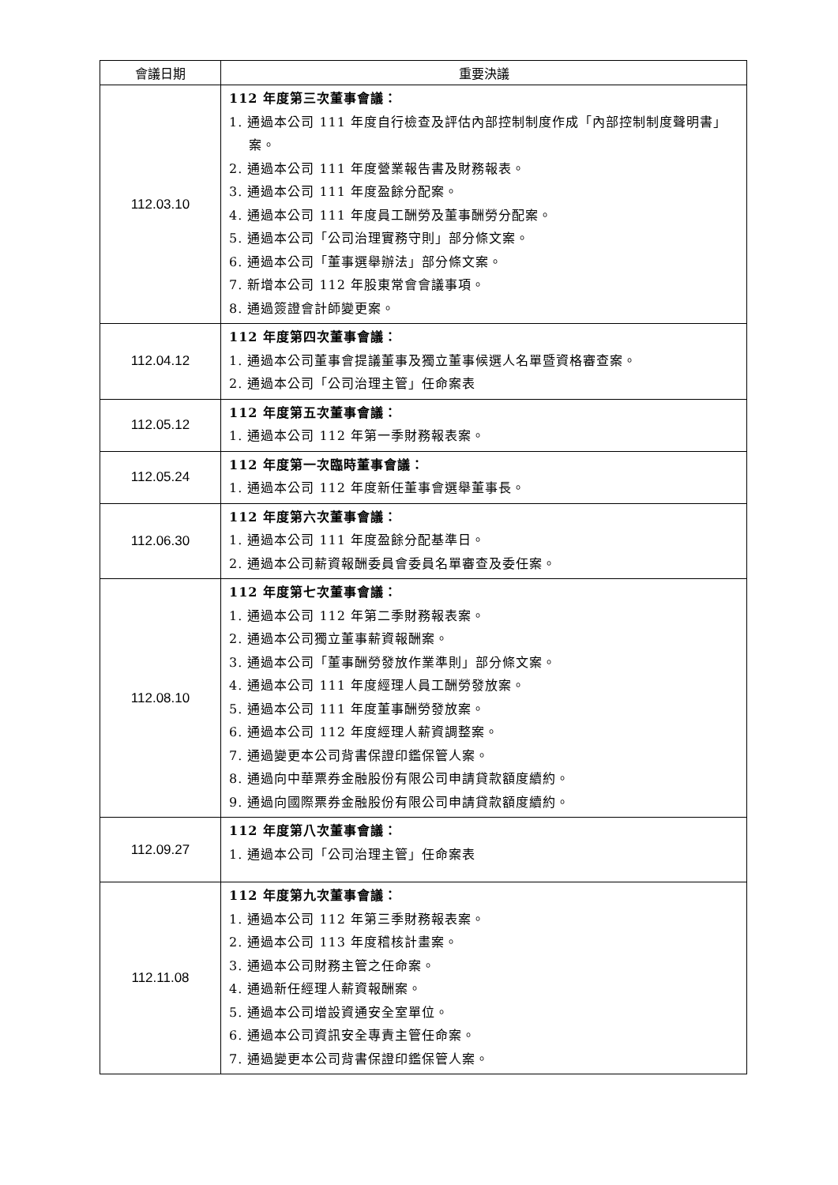| 會議日期 | 重要決議 |
| --- | --- |
| 112.03.10 | 112 年度第三次董事會議： 1. 通過本公司 111 年度自行檢查及評估內部控制制度作成「內部控制制度聲明書」案。 2. 通過本公司 111 年度營業報告書及財務報表。 3. 通過本公司 111 年度盈餘分配案。 4. 通過本公司 111 年度員工酬勞及董事酬勞分配案。 5. 通過本公司「公司治理實務守則」部分條文案。 6. 通過本公司「董事選舉辦法」部分條文案。 7. 新增本公司 112 年股東常會會議事項。 8. 通過簽證會計師變更案。 |
| 112.04.12 | 112 年度第四次董事會議： 1. 通過本公司董事會提議董事及獨立董事候選人名單暨資格審查案。 2. 通過本公司「公司治理主管」任命案表 |
| 112.05.12 | 112 年度第五次董事會議： 1. 通過本公司 112 年第一季財務報表案。 |
| 112.05.24 | 112 年度第一次臨時董事會議： 1. 通過本公司 112 年度新任董事會選舉董事長。 |
| 112.06.30 | 112 年度第六次董事會議： 1. 通過本公司 111 年度盈餘分配基準日。 2. 通過本公司薪資報酬委員會委員名單審查及委任案。 |
| 112.08.10 | 112 年度第七次董事會議： 1. 通過本公司 112 年第二季財務報表案。 2. 通過本公司獨立董事薪資報酬案。 3. 通過本公司「董事酬勞發放作業準則」部分條文案。 4. 通過本公司 111 年度經理人員工酬勞發放案。 5. 通過本公司 111 年度董事酬勞發放案。 6. 通過本公司 112 年度經理人薪資調整案。 7. 通過變更本公司背書保證印鑑保管人案。 8. 通過向中華票券金融股份有限公司申請貸款額度續約。 9. 通過向國際票券金融股份有限公司申請貸款額度續約。 |
| 112.09.27 | 112 年度第八次董事會議： 1. 通過本公司「公司治理主管」任命案表 |
| 112.11.08 | 112 年度第九次董事會議： 1. 通過本公司 112 年第三季財務報表案。 2. 通過本公司 113 年度稽核計畫案。 3. 通過本公司財務主管之任命案。 4. 通過新任經理人薪資報酬案。 5. 通過本公司增設資通安全室單位。 6. 通過本公司資訊安全專責主管任命案。 7. 通過變更本公司背書保證印鑑保管人案。 |